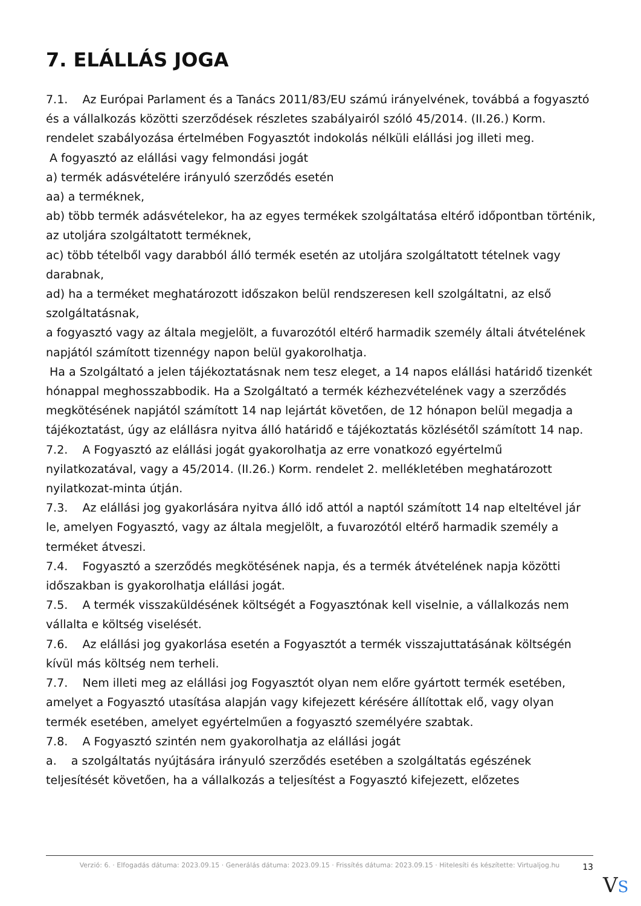7. ELÁLLÁS JOGA
7.1. Az Európai Parlament és a Tanács 2011/83/EU számú irányelvének, továbbá a fogyasztó és a vállalkozás közötti szerződések részletes szabályairól szóló 45/2014. (II.26.) Korm. rendelet szabályozása értelmében Fogyasztót indokolás nélküli elállási jog illeti meg.
A fogyasztó az elállási vagy felmondási jogát
a) termék adásvételére irányuló szerződés esetén
aa) a terméknek,
ab) több termék adásvételekor, ha az egyes termékek szolgáltatása eltérő időpontban történik, az utoljára szolgáltatott terméknek,
ac) több tételből vagy darabból álló termék esetén az utoljára szolgáltatott tételnek vagy darabnak,
ad) ha a terméket meghatározott időszakon belül rendszeresen kell szolgáltatni, az első szolgáltatásnak,
a fogyasztó vagy az általa megjelölt, a fuvarozótól eltérő harmadik személy általi átvételének napjától számított tizennégy napon belül gyakorolhatja.
Ha a Szolgáltató a jelen tájékoztatásnak nem tesz eleget, a 14 napos elállási határidő tizenkét hónappal meghosszabbodik. Ha a Szolgáltató a termék kézhezvételének vagy a szerződés megkötésének napjától számított 14 nap lejártát követően, de 12 hónapon belül megadja a tájékoztatást, úgy az elállásra nyitva álló határidő e tájékoztatás közlésétől számított 14 nap.
7.2. A Fogyasztó az elállási jogát gyakorolhatja az erre vonatkozó egyértelmű nyilatkozatával, vagy a 45/2014. (II.26.) Korm. rendelet 2. mellékletében meghatározott nyilatkozat-minta útján.
7.3. Az elállási jog gyakorlására nyitva álló idő attól a naptól számított 14 nap elteltével jár le, amelyen Fogyasztó, vagy az általa megjelölt, a fuvarozótól eltérő harmadik személy a terméket átveszi.
7.4. Fogyasztó a szerződés megkötésének napja, és a termék átvételének napja közötti időszakban is gyakorolhatja elállási jogát.
7.5. A termék visszaküldésének költségét a Fogyasztónak kell viselnie, a vállalkozás nem vállalta e költség viselését.
7.6. Az elállási jog gyakorlása esetén a Fogyasztót a termék visszajuttatásának költségén kívül más költség nem terheli.
7.7. Nem illeti meg az elállási jog Fogyasztót olyan nem előre gyártott termék esetében, amelyet a Fogyasztó utasítása alapján vagy kifejezett kérésére állítottak elő, vagy olyan termék esetében, amelyet egyértelműen a fogyasztó személyére szabtak.
7.8. A Fogyasztó szintén nem gyakorolhatja az elállási jogát
a. a szolgáltatás nyújtására irányuló szerződés esetében a szolgáltatás egészének teljesítését követően, ha a vállalkozás a teljesítést a Fogyasztó kifejezett, előzetes
Verzió: 6. · Elfogadás dátuma: 2023.09.15 · Generálás dátuma: 2023.09.15 · Frissítés dátuma: 2023.09.15 · Hitelesíti és készítette: Virtualjog.hu
13
VS